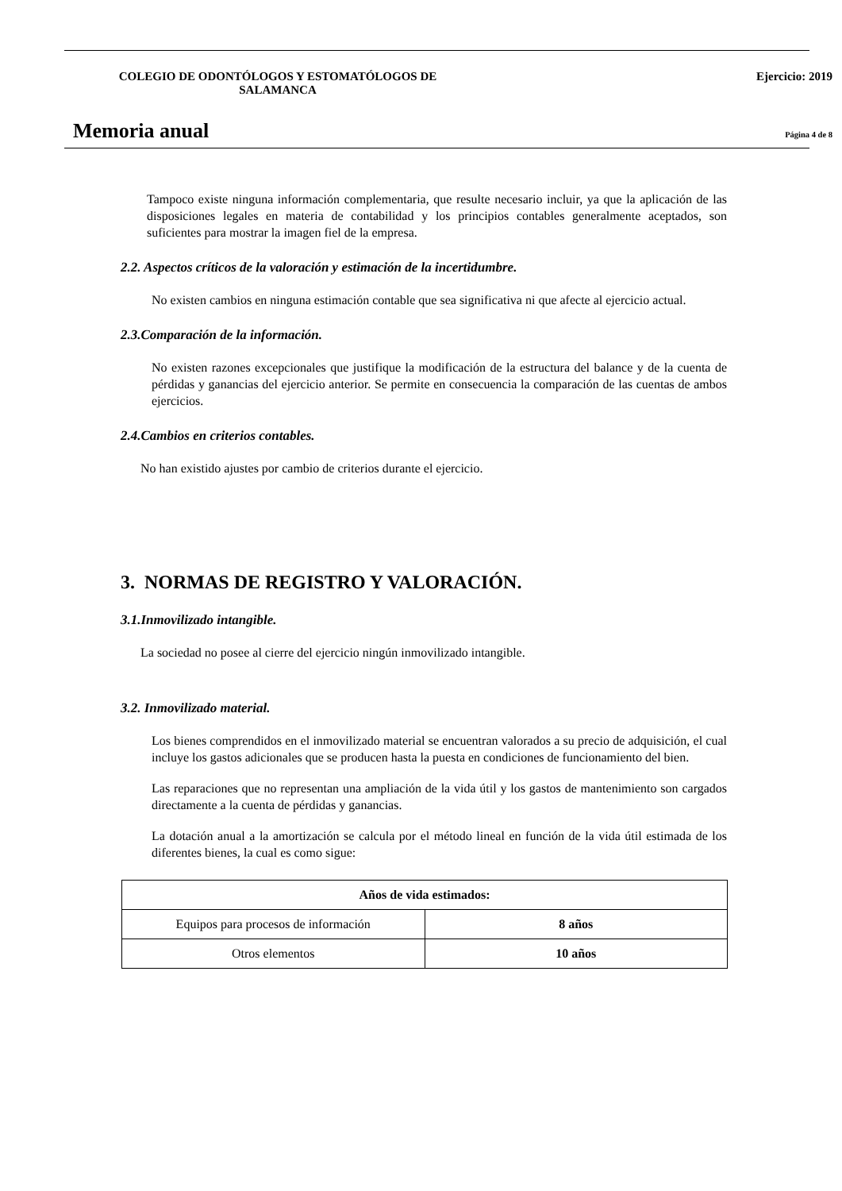COLEGIO DE ODONTÓLOGOS Y ESTOMATÓLOGOS DE SALAMANCA Ejercicio: 2019
Memoria anual
Página 4 de 8
Tampoco existe ninguna información complementaria, que resulte necesario incluir, ya que la aplicación de las disposiciones legales en materia de contabilidad y los principios contables generalmente aceptados, son suficientes para mostrar la imagen fiel de la empresa.
2.2. Aspectos críticos de la valoración y estimación de la incertidumbre.
No existen cambios en ninguna estimación contable que sea significativa ni que afecte al ejercicio actual.
2.3.Comparación de la información.
No existen razones excepcionales que justifique la modificación de la estructura del balance y de la cuenta de pérdidas y ganancias del ejercicio anterior. Se permite en consecuencia la comparación de las cuentas de ambos ejercicios.
2.4.Cambios en criterios contables.
No han existido ajustes por cambio de criterios durante el ejercicio.
3. NORMAS DE REGISTRO Y VALORACIÓN.
3.1.Inmovilizado intangible.
La sociedad no posee al cierre del ejercicio ningún inmovilizado intangible.
3.2. Inmovilizado material.
Los bienes comprendidos en el inmovilizado material se encuentran valorados a su precio de adquisición, el cual incluye los gastos adicionales que se producen hasta la puesta en condiciones de funcionamiento del bien.
Las reparaciones que no representan una ampliación de la vida útil y los gastos de mantenimiento son cargados directamente a la cuenta de pérdidas y ganancias.
La dotación anual a la amortización se calcula por el método lineal en función de la vida útil estimada de los diferentes bienes, la cual es como sigue:
| Años de vida estimados: | |
| --- | --- |
| Equipos para procesos de información | 8 años |
| Otros elementos | 10 años |